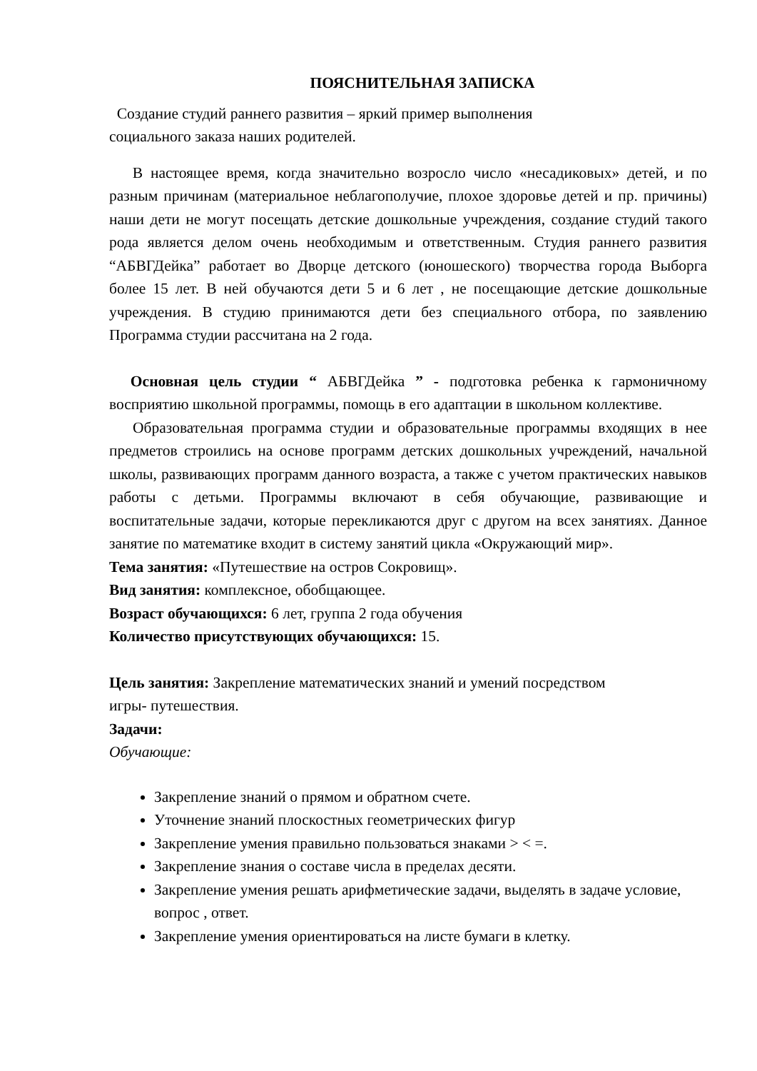ПОЯСНИТЕЛЬНАЯ ЗАПИСКА
Создание студий раннего развития – яркий пример выполнения
социального заказа наших родителей.
В настоящее время, когда значительно возросло число «несадиковых» детей, и по разным причинам (материальное неблагополучие, плохое здоровье детей и пр. причины) наши дети не могут посещать детские дошкольные учреждения, создание студий такого рода является делом очень необходимым и ответственным. Студия раннего развития “АБВГДейка” работает во Дворце детского (юношеского) творчества города Выборга более 15 лет. В ней обучаются дети 5 и 6 лет , не посещающие детские дошкольные учреждения. В студию принимаются дети без специального отбора, по заявлению Программа студии рассчитана на 2 года.
Основная цель студии “ АБВГДейка ” - подготовка ребенка к гармоничному восприятию школьной программы, помощь в его адаптации в школьном коллективе.
Образовательная программа студии и образовательные программы входящих в нее предметов строились на основе программ детских дошкольных учреждений, начальной школы, развивающих программ данного возраста, а также с учетом практических навыков работы с детьми. Программы включают в себя обучающие, развивающие и воспитательные задачи, которые перекликаются друг с другом на всех занятиях. Данное занятие по математике входит в систему занятий цикла «Окружающий мир».
Тема занятия: «Путешествие на остров Сокровищ».
Вид занятия: комплексное, обобщающее.
Возраст обучающихся: 6 лет, группа 2 года обучения
Количество присутствующих обучающихся: 15.
Цель занятия: Закрепление математических знаний и умений посредством
игры- путешествия.
Задачи:
Обучающие:
Закрепление знаний о прямом и обратном счете.
Уточнение знаний плоскостных геометрических фигур
Закрепление умения правильно пользоваться знаками > < =.
Закрепление знания о составе числа в пределах десяти.
Закрепление умения решать арифметические задачи, выделять в задаче условие, вопрос , ответ.
Закрепление умения ориентироваться на листе бумаги в клетку.